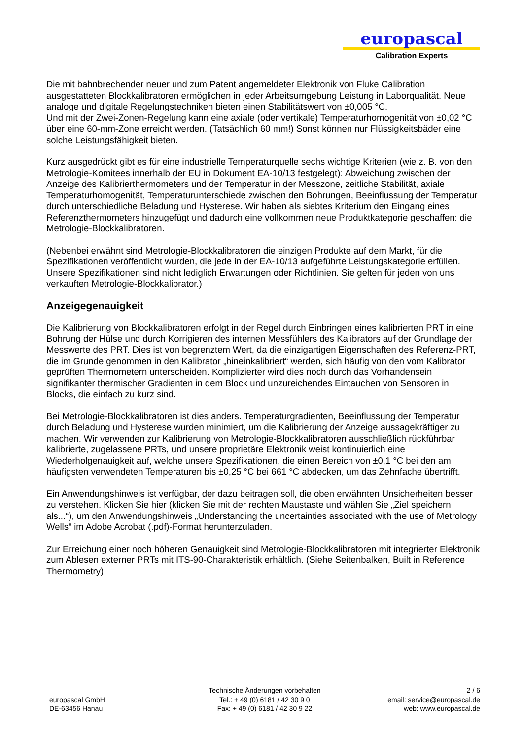europascal
Calibration Experts
Die mit bahnbrechender neuer und zum Patent angemeldeter Elektronik von Fluke Calibration ausgestatteten Blockkalibratoren ermöglichen in jeder Arbeitsumgebung Leistung in Laborqualität. Neue analoge und digitale Regelungstechniken bieten einen Stabilitätswert von ±0,005 °C.
Und mit der Zwei-Zonen-Regelung kann eine axiale (oder vertikale) Temperaturhomogenität von ±0,02 °C über eine 60-mm-Zone erreicht werden. (Tatsächlich 60 mm!) Sonst können nur Flüssigkeitsbäder eine solche Leistungsfähigkeit bieten.
Kurz ausgedrückt gibt es für eine industrielle Temperaturquelle sechs wichtige Kriterien (wie z. B. von den Metrologie-Komitees innerhalb der EU in Dokument EA-10/13 festgelegt): Abweichung zwischen der Anzeige des Kalibrierthermometers und der Temperatur in der Messzone, zeitliche Stabilität, axiale Temperaturhomogenität, Temperaturunterschiede zwischen den Bohrungen, Beeinflussung der Temperatur durch unterschiedliche Beladung und Hysterese. Wir haben als siebtes Kriterium den Eingang eines Referenzthermometers hinzugefügt und dadurch eine vollkommen neue Produktkategorie geschaffen: die
Metrologie-Blockkalibratoren.
(Nebenbei erwähnt sind Metrologie-Blockkalibratoren die einzigen Produkte auf dem Markt, für die Spezifikationen veröffentlicht wurden, die jede in der EA-10/13 aufgeführte Leistungskategorie erfüllen. Unsere Spezifikationen sind nicht lediglich Erwartungen oder Richtlinien. Sie gelten für jeden von uns verkauften Metrologie-Blockkalibrator.)
Anzeigegenauigkeit
Die Kalibrierung von Blockkalibratoren erfolgt in der Regel durch Einbringen eines kalibrierten PRT in eine Bohrung der Hülse und durch Korrigieren des internen Messfühlers des Kalibrators auf der Grundlage der Messwerte des PRT. Dies ist von begrenztem Wert, da die einzigartigen Eigenschaften des Referenz-PRT, die im Grunde genommen in den Kalibrator „hineinkalibriert“ werden, sich häufig von den vom Kalibrator geprüften Thermometern unterscheiden. Komplizierter wird dies noch durch das Vorhandensein signifikanter thermischer Gradienten in dem Block und unzureichendes Eintauchen von Sensoren in Blocks, die einfach zu kurz sind.
Bei Metrologie-Blockkalibratoren ist dies anders. Temperaturgradienten, Beeinflussung der Temperatur durch Beladung und Hysterese wurden minimiert, um die Kalibrierung der Anzeige aussagekräftiger zu machen. Wir verwenden zur Kalibrierung von Metrologie-Blockkalibratoren ausschließlich rückführbar kalibrierte, zugelassene PRTs, und unsere proprietäre Elektronik weist kontinuierlich eine Wiederholgenauigkeit auf, welche unsere Spezifikationen, die einen Bereich von ±0,1 °C bei den am häufigsten verwendeten Temperaturen bis ±0,25 °C bei 661 °C abdecken, um das Zehnfache übertrifft.
Ein Anwendungshinweis ist verfügbar, der dazu beitragen soll, die oben erwähnten Unsicherheiten besser zu verstehen. Klicken Sie hier (klicken Sie mit der rechten Maustaste und wählen Sie „Ziel speichern als...“), um den Anwendungshinweis „Understanding the uncertainties associated with the use of Metrology Wells“ im Adobe Acrobat (.pdf)-Format herunterzuladen.
Zur Erreichung einer noch höheren Genauigkeit sind Metrologie-Blockkalibratoren mit integrierter Elektronik zum Ablesen externer PRTs mit ITS-90-Charakteristik erhältlich. (Siehe Seitenbalken, Built in Reference Thermometry)
Technische Änderungen vorbehalten 2 / 6
europascal GmbH
DE-63456 Hanau
Tel.: + 49 (0) 6181 / 42 30 9 0
Fax: + 49 (0) 6181 / 42 30 9 22
email: service@europascal.de
web: www.europascal.de